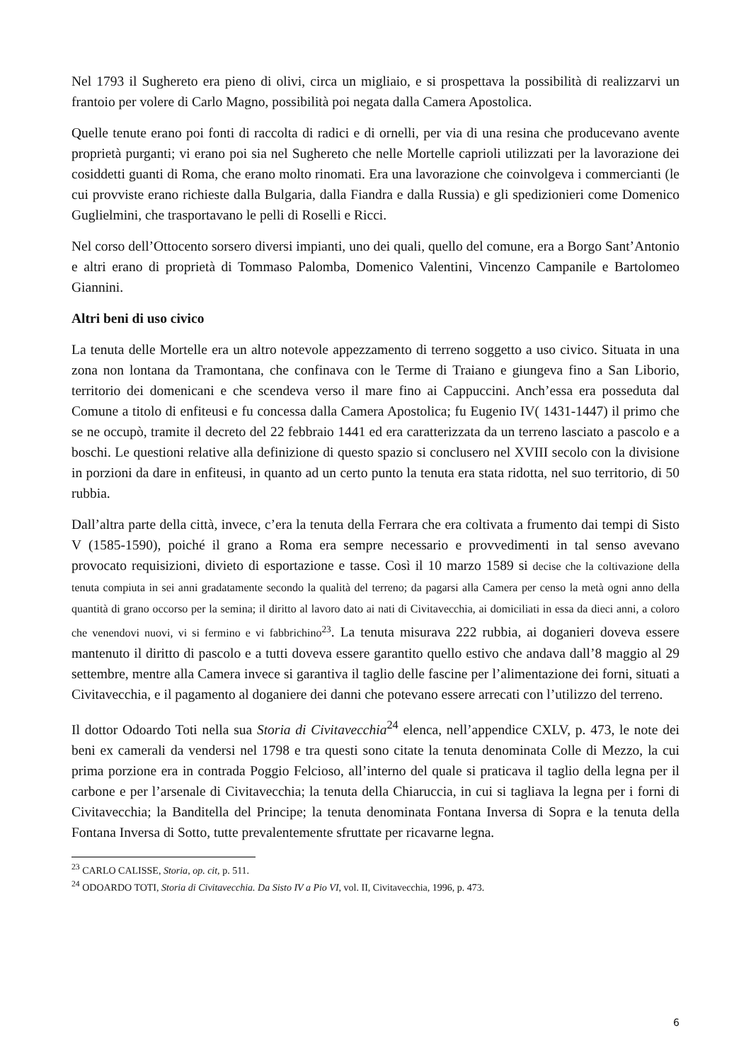Nel 1793 il Sughereto era pieno di olivi, circa un migliaio, e si prospettava la possibilità di realizzarvi un frantoio per volere di Carlo Magno, possibilità poi negata dalla Camera Apostolica.
Quelle tenute erano poi fonti di raccolta di radici e di ornelli, per via di una resina che producevano avente proprietà purganti; vi erano poi sia nel Sughereto che nelle Mortelle caprioli utilizzati per la lavorazione dei cosiddetti guanti di Roma, che erano molto rinomati. Era una lavorazione che coinvolgeva i commercianti (le cui provviste erano richieste dalla Bulgaria, dalla Fiandra e dalla Russia) e gli spedizionieri come Domenico Guglielmini, che trasportavano le pelli di Roselli e Ricci.
Nel corso dell’Ottocento sorsero diversi impianti, uno dei quali, quello del comune, era a Borgo Sant’Antonio e altri erano di proprietà di Tommaso Palomba, Domenico Valentini, Vincenzo Campanile e Bartolomeo Giannini.
Altri beni di uso civico
La tenuta delle Mortelle era un altro notevole appezzamento di terreno soggetto a uso civico. Situata in una zona non lontana da Tramontana, che confinava con le Terme di Traiano e giungeva fino a San Liborio, territorio dei domenicani e che scendeva verso il mare fino ai Cappuccini. Anch’essa era posseduta dal Comune a titolo di enfiteusi e fu concessa dalla Camera Apostolica; fu Eugenio IV( 1431-1447) il primo che se ne occupò, tramite il decreto del 22 febbraio 1441 ed era caratterizzata da un terreno lasciato a pascolo e a boschi. Le questioni relative alla definizione di questo spazio si conclusero nel XVIII secolo con la divisione in porzioni da dare in enfiteusi, in quanto ad un certo punto la tenuta era stata ridotta, nel suo territorio, di 50 rubbia.
Dall’altra parte della città, invece, c’era la tenuta della Ferrara che era coltivata a frumento dai tempi di Sisto V (1585-1590), poiché il grano a Roma era sempre necessario e provvedimenti in tal senso avevano provocato requisizioni, divieto di esportazione e tasse. Così il 10 marzo 1589 si decise che la coltivazione della tenuta compiuta in sei anni gradatamente secondo la qualità del terreno; da pagarsi alla Camera per censo la metà ogni anno della quantità di grano occorso per la semina; il diritto al lavoro dato ai nati di Civitavecchia, ai domiciliati in essa da dieci anni, a coloro che venendovi nuovi, vi si fermino e vi fabbrichino<sup>23</sup>. La tenuta misurava 222 rubbia, ai doganieri doveva essere mantenuto il diritto di pascolo e a tutti doveva essere garantito quello estivo che andava dall’8 maggio al 29 settembre, mentre alla Camera invece si garantiva il taglio delle fascine per l’alimentazione dei forni, situati a Civitavecchia, e il pagamento al doganiere dei danni che potevano essere arrecati con l’utilizzo del terreno.
Il dottor Odoardo Toti nella sua Storia di Civitavecchia<sup>24</sup> elenca, nell’appendice CXLV, p. 473, le note dei beni ex camerali da vendersi nel 1798 e tra questi sono citate la tenuta denominata Colle di Mezzo, la cui prima porzione era in contrada Poggio Felcioso, all’interno del quale si praticava il taglio della legna per il carbone e per l’arsenale di Civitavecchia; la tenuta della Chiaruccia, in cui si tagliava la legna per i forni di Civitavecchia; la Banditella del Principe; la tenuta denominata Fontana Inversa di Sopra e la tenuta della Fontana Inversa di Sotto, tutte prevalentemente sfruttate per ricavarne legna.
<sup>23</sup> CARLO CALISSE, Storia, op. cit, p. 511.
<sup>24</sup> ODOARDO TOTI, Storia di Civitavecchia. Da Sisto IV a Pio VI, vol. II, Civitavecchia, 1996, p. 473.
6